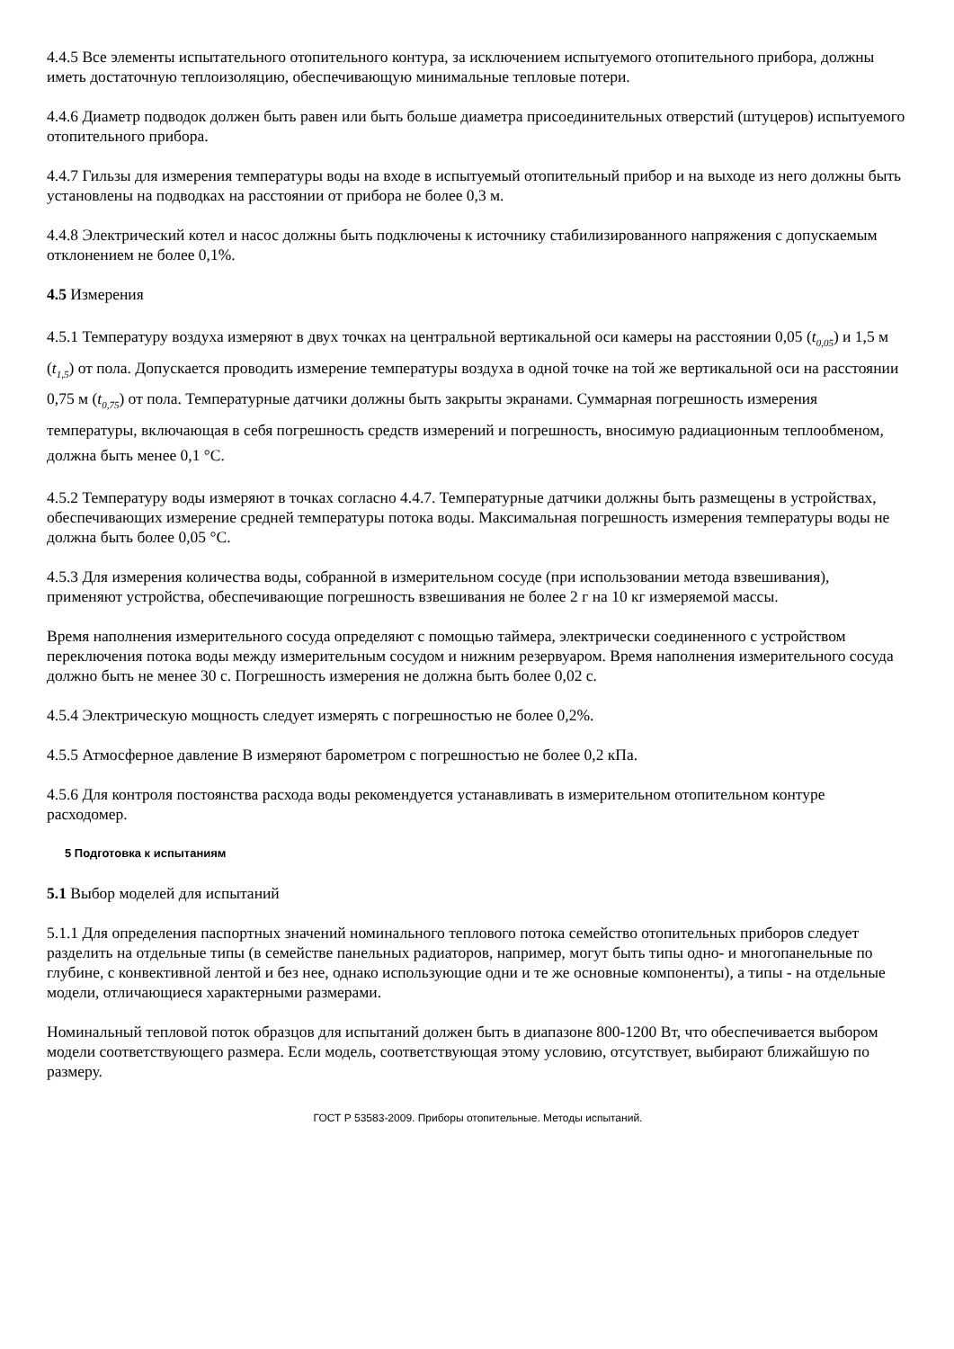4.4.5 Все элементы испытательного отопительного контура, за исключением испытуемого отопительного прибора, должны иметь достаточную теплоизоляцию, обеспечивающую минимальные тепловые потери.
4.4.6 Диаметр подводок должен быть равен или быть больше диаметра присоединительных отверстий (штуцеров) испытуемого отопительного прибора.
4.4.7 Гильзы для измерения температуры воды на входе в испытуемый отопительный прибор и на выходе из него должны быть установлены на подводках на расстоянии от прибора не более 0,3 м.
4.4.8 Электрический котел и насос должны быть подключены к источнику стабилизированного напряжения с допускаемым отклонением не более 0,1%.
4.5 Измерения
4.5.1 Температуру воздуха измеряют в двух точках на центральной вертикальной оси камеры на расстоянии 0,05 (t<sub>0,05</sub>) и 1,5 м (t<sub>1,5</sub>) от пола. Допускается проводить измерение температуры воздуха в одной точке на той же вертикальной оси на расстоянии 0,75 м (t<sub>0,75</sub>) от пола. Температурные датчики должны быть закрыты экранами. Суммарная погрешность измерения температуры, включающая в себя погрешность средств измерений и погрешность, вносимую радиационным теплообменом, должна быть менее 0,1 °С.
4.5.2 Температуру воды измеряют в точках согласно 4.4.7. Температурные датчики должны быть размещены в устройствах, обеспечивающих измерение средней температуры потока воды. Максимальная погрешность измерения температуры воды не должна быть более 0,05 °С.
4.5.3 Для измерения количества воды, собранной в измерительном сосуде (при использовании метода взвешивания), применяют устройства, обеспечивающие погрешность взвешивания не более 2 г на 10 кг измеряемой массы.
Время наполнения измерительного сосуда определяют с помощью таймера, электрически соединенного с устройством переключения потока воды между измерительным сосудом и нижним резервуаром. Время наполнения измерительного сосуда должно быть не менее 30 с. Погрешность измерения не должна быть более 0,02 с.
4.5.4 Электрическую мощность следует измерять с погрешностью не более 0,2%.
4.5.5 Атмосферное давление В измеряют барометром с погрешностью не более 0,2 кПа.
4.5.6 Для контроля постоянства расхода воды рекомендуется устанавливать в измерительном отопительном контуре расходомер.
5 Подготовка к испытаниям
5.1 Выбор моделей для испытаний
5.1.1 Для определения паспортных значений номинального теплового потока семейство отопительных приборов следует разделить на отдельные типы (в семействе панельных радиаторов, например, могут быть типы одно- и многопанельные по глубине, с конвективной лентой и без нее, однако использующие одни и те же основные компоненты), а типы - на отдельные модели, отличающиеся характерными размерами.
Номинальный тепловой поток образцов для испытаний должен быть в диапазоне 800-1200 Вт, что обеспечивается выбором модели соответствующего размера. Если модель, соответствующая этому условию, отсутствует, выбирают ближайшую по размеру.
ГОСТ Р 53583-2009. Приборы отопительные. Методы испытаний.